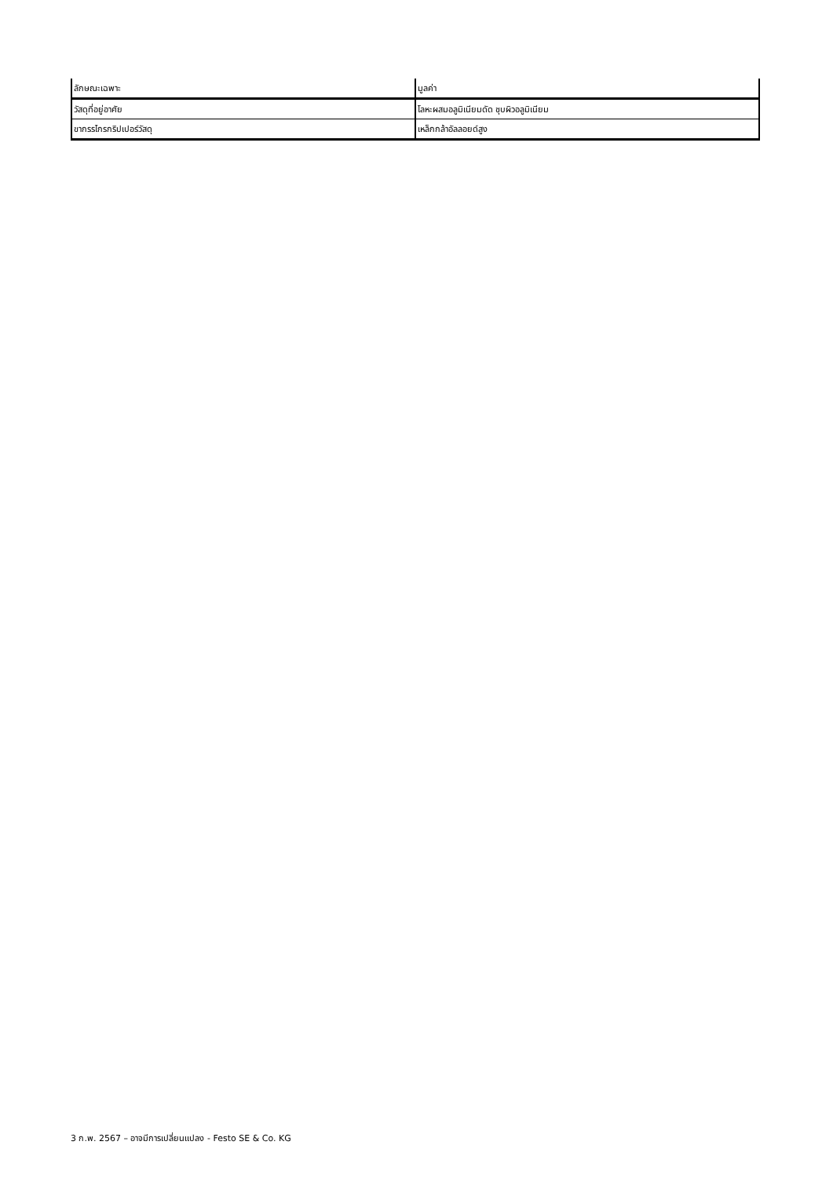| ลักษณะเฉพาะ | มูลค่า |
| --- | --- |
| วัสดุที่อยู่อาศัย | โลหะผสมอลูมิเนียมดัด ชุบผิวอลูมิเนียม |
| ขากรรไกรกริปเปอร์วัสดุ | เหล็กกล้าอัลลอยด์สูง |
3 ก.พ. 2567 – อาจมีการเปลี่ยนแปลง - Festo SE & Co. KG